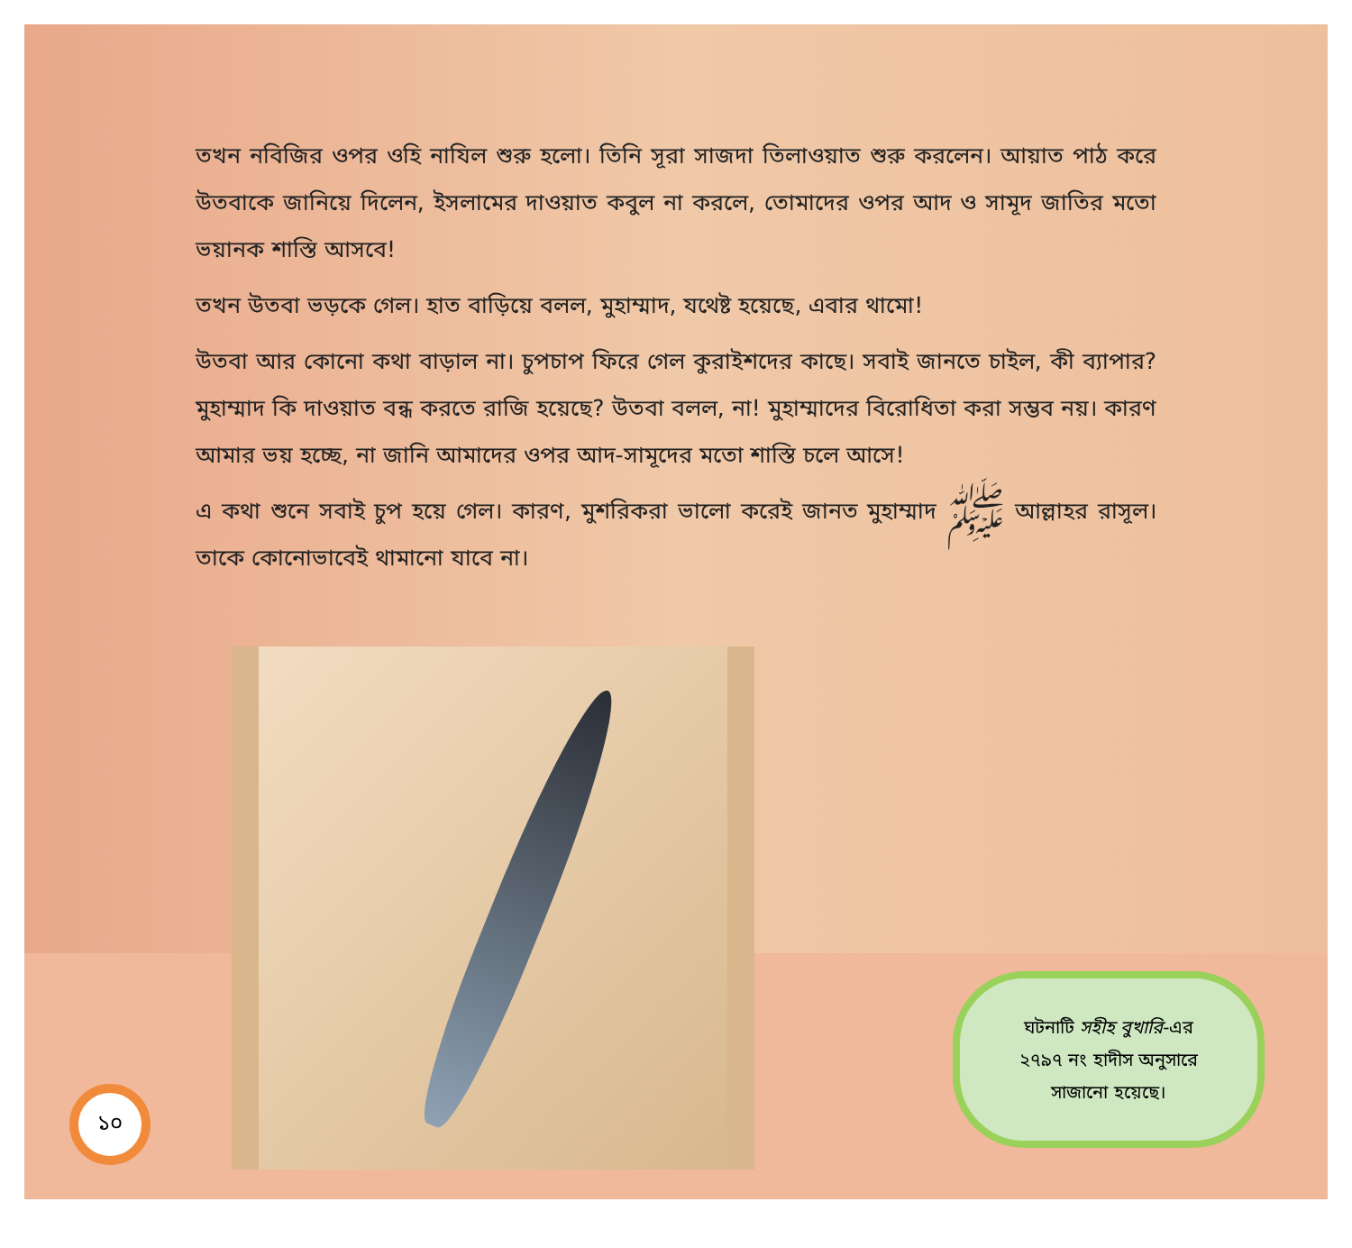তখন নবিজির ওপর ওহি নাযিল শুরু হলো। তিনি সূরা সাজদা তিলাওয়াত শুরু করলেন। আয়াত পাঠ করে উতবাকে জানিয়ে দিলেন, ইসলামের দাওয়াত কবুল না করলে, তোমাদের ওপর আদ ও সামূদ জাতির মতো ভয়ানক শাস্তি আসবে!
তখন উতবা ভড়কে গেল। হাত বাড়িয়ে বলল, মুহাম্মাদ, যথেষ্ট হয়েছে, এবার থামো!
উতবা আর কোনো কথা বাড়াল না। চুপচাপ ফিরে গেল কুরাইশদের কাছে। সবাই জানতে চাইল, কী ব্যাপার? মুহাম্মাদ কি দাওয়াত বন্ধ করতে রাজি হয়েছে? উতবা বলল, না! মুহাম্মাদের বিরোধিতা করা সম্ভব নয়। কারণ আমার ভয় হচ্ছে, না জানি আমাদের ওপর আদ-সামূদের মতো শাস্তি চলে আসে!
এ কথা শুনে সবাই চুপ হয়ে গেল। কারণ, মুশরিকরা ভালো করেই জানত মুহাম্মাদ ﷺ আল্লাহর রাসূল। তাকে কোনোভাবেই থামানো যাবে না।
ঘটনাটি সহীহ বুখারি-এর
২৭৯৭ নং হাদীস অনুসারে
সাজানো হয়েছে।
১০